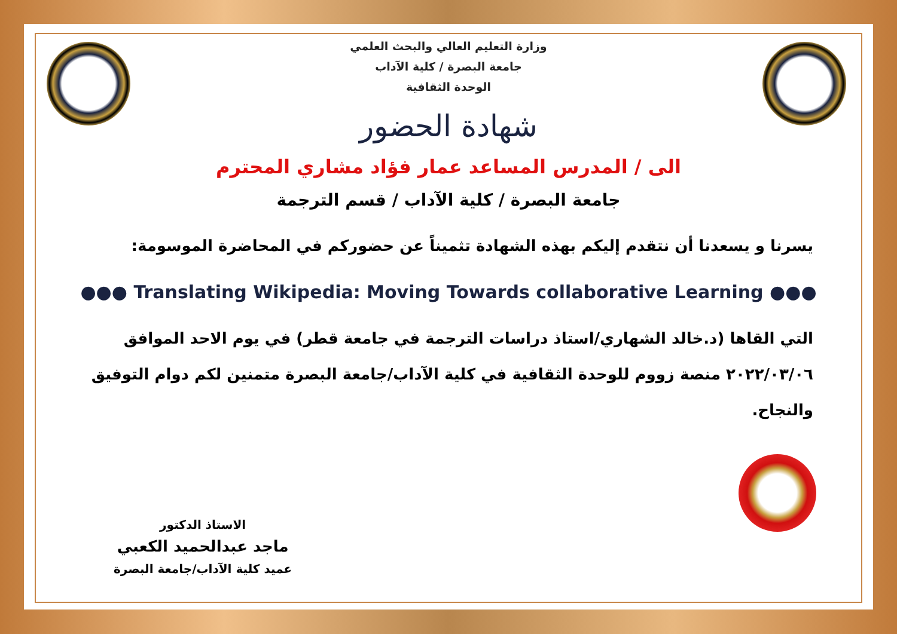وزارة التعليم العالي والبحث العلمي
جامعة البصرة / كلية الآداب
الوحدة الثقافية
شهادة الحضور
الى / المدرس المساعد عمار فؤاد مشاري المحترم
جامعة البصرة / كلية الآداب / قسم الترجمة
يسرنا و يسعدنا أن نتقدم إليكم بهذه الشهادة تثميناً عن حضوركم في المحاضرة الموسومة:
●●● Translating Wikipedia: Moving Towards collaborative Learning ●●●
التي القاها (د.خالد الشهاري/استاذ دراسات الترجمة في جامعة قطر) في يوم الاحد الموافق ٢٠٢٢/٠٣/٠٦ منصة زووم للوحدة الثقافية في كلية الآداب/جامعة البصرة متمنين لكم دوام التوفيق والنجاح.
الاستاذ الدكتور
ماجد عبدالحميد الكعبي
عميد كلية الآداب/جامعة البصرة